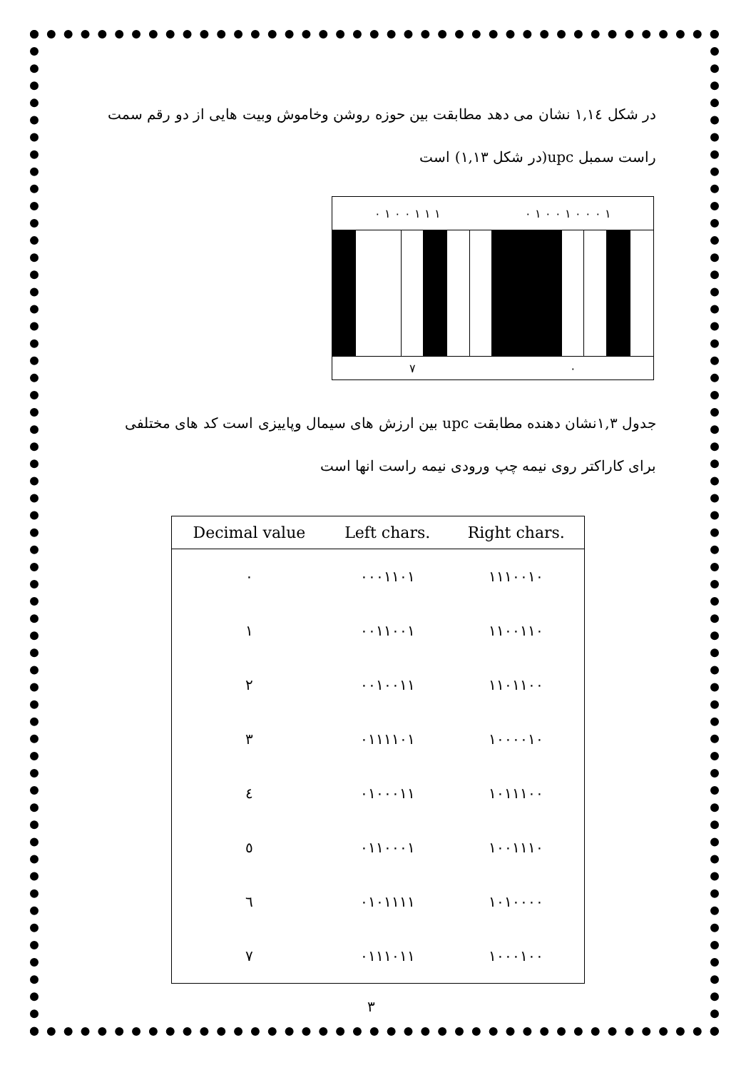در شکل ١,١٤ نشان می دهد مطابقت بین حوزه روشن وخاموش وبیت هایی از دو رقم سمت
راست سمبل upc(در شکل ١,١٣) است
١ ٠ ٠ ٠ ١ ٠ ٠ ١ ٠ ١ ١ ١ ٠ ٠ ١ ٠
٧ ٠
جدول ١,٣نشان دهنده مطابقت upc بین ارزش های سیمال وپاییزی است کد های مختلفی
برای کاراکتر روی نیمه چپ ورودی نیمه راست انها است
| Decimal value | Left chars. | Right chars. |
| --- | --- | --- |
| ٠ | ٠٠٠١١٠١ | ١١١٠٠١٠ |
| ١ | ٠٠١١٠٠١ | ١١٠٠١١٠ |
| ٢ | ٠٠١٠٠١١ | ١١٠١١٠٠ |
| ٣ | ٠١١١١٠١ | ١٠٠٠٠١٠ |
| ٤ | ٠١٠٠٠١١ | ١٠١١١٠٠ |
| ٥ | ٠١١٠٠٠١ | ١٠٠١١١٠ |
| ٦ | ٠١٠١١١١ | ١٠١٠٠٠٠ |
| ٧ | ٠١١١٠١١ | ١٠٠٠١٠٠ |
٣